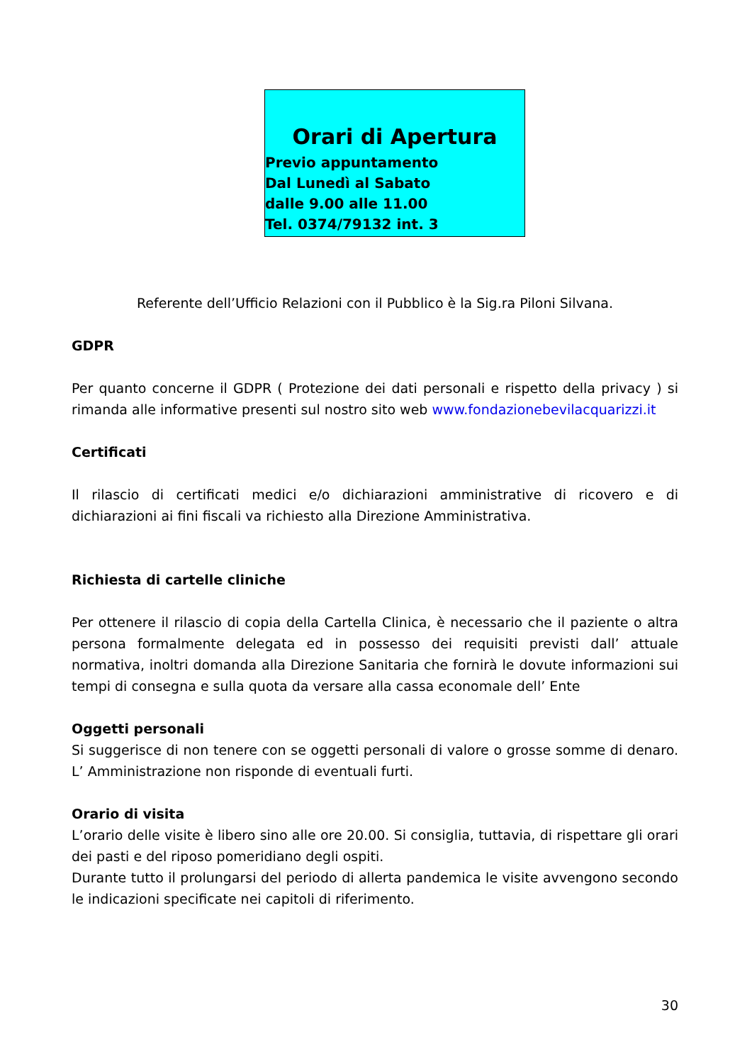Orari di Apertura
Previo appuntamento
Dal Lunedì al Sabato
dalle 9.00 alle 11.00
Tel. 0374/79132 int. 3
Referente dell’Ufficio Relazioni con il Pubblico è la Sig.ra Piloni Silvana.
GDPR
Per quanto concerne il GDPR ( Protezione dei dati personali e rispetto della privacy ) si rimanda alle informative presenti sul nostro sito web www.fondazionebevilacquarizzi.it
Certificati
Il rilascio di certificati medici e/o dichiarazioni amministrative di ricovero e di dichiarazioni ai fini fiscali va richiesto alla Direzione Amministrativa.
Richiesta di cartelle cliniche
Per ottenere il rilascio di copia della Cartella Clinica, è necessario che il paziente o altra persona formalmente delegata ed in possesso dei requisiti previsti dall’ attuale normativa, inoltri domanda alla Direzione Sanitaria che fornirà le dovute informazioni sui tempi di consegna e sulla quota da versare alla cassa economale dell’ Ente
Oggetti personali
Si suggerisce di non tenere con se oggetti personali di valore o grosse somme di denaro. L’ Amministrazione non risponde di eventuali furti.
Orario di visita
L’orario delle visite è libero sino alle ore 20.00. Si consiglia, tuttavia, di rispettare gli orari dei pasti e del riposo pomeridiano degli ospiti.
Durante tutto il prolungarsi del periodo di allerta pandemica le visite avvengono secondo le indicazioni specificate nei capitoli di riferimento.
30